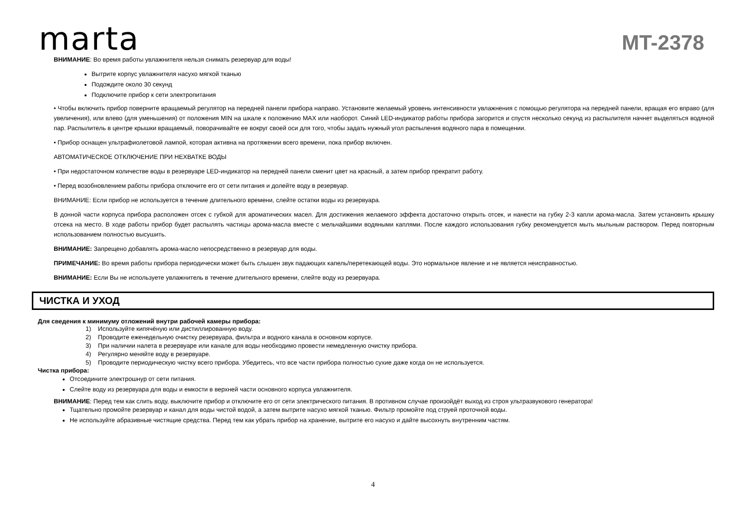marta
MT-2378
ВНИМАНИЕ: Во время работы увлажнителя нельзя снимать резервуар для воды!
Вытрите корпус увлажнителя насухо мягкой тканью
Подождите около 30 секунд
Подключите прибор к сети электропитания
• Чтобы включить прибор поверните вращаемый регулятор на передней панели прибора направо. Установите желаемый уровень интенсивности увлажнения с помощью регулятора на передней панели, вращая его вправо (для увеличения), или влево (для уменьшения) от положения MIN на шкале к положению MAX или наоборот. Синий LED-индикатор работы прибора загорится и спустя несколько секунд из распылителя начнет выделяться водяной пар. Распылитель в центре крышки вращаемый, поворачивайте ее вокруг своей оси для того, чтобы задать нужный угол распыления водяного пара в помещении.
• Прибор оснащен ультрафиолетовой лампой, которая активна на протяжении всего времени, пока прибор включен.
АВТОМАТИЧЕСКОЕ ОТКЛЮЧЕНИЕ ПРИ НЕХВАТКЕ ВОДЫ
• При недостаточном количестве воды в резервуаре LED-индикатор на передней панели сменит цвет на красный, а затем прибор прекратит работу.
• Перед возобновлением работы прибора отключите его от сети питания и долейте воду в резервуар.
ВНИМАНИЕ: Если прибор не используется в течение длительного времени, слейте остатки воды из резервуара.
В донной части корпуса прибора расположен отсек с губкой для ароматических масел. Для достижения желаемого эффекта достаточно открыть отсек, и нанести на губку 2-3 капли арома-масла. Затем установить крышку отсека на место. В ходе работы прибор будет распылять частицы арома-масла вместе с мельчайшими водяными каплями. После каждого использования губку рекомендуется мыть мыльным раствором. Перед повторным использованием полностью высушить.
ВНИМАНИЕ: Запрещено добавлять арома-масло непосредственно в резервуар для воды.
ПРИМЕЧАНИЕ: Во время работы прибора периодически может быть слышен звук падающих капель/перетекающей воды. Это нормальное явление и не является неисправностью.
ВНИМАНИЕ: Если Вы не используете увлажнитель в течение длительного времени, слейте воду из резервуара.
ЧИСТКА И УХОД
Для сведения к минимуму отложений внутри рабочей камеры прибора:
1) Используйте кипячёную или дистиллированную воду.
2) Проводите еженедельную очистку резервуара, фильтра и водного канала в основном корпусе.
3) При наличии налета в резервуаре или канале для воды необходимо провести немедленную очистку прибора.
4) Регулярно меняйте воду в резервуаре.
5) Проводите периодическую чистку всего прибора. Убедитесь, что все части прибора полностью сухие даже когда он не используется.
Чистка прибора:
Отсоедините электрошнур от сети питания.
Слейте воду из резервуара для воды и емкости в верхней части основного корпуса увлажнителя.
ВНИМАНИЕ: Перед тем как слить воду, выключите прибор и отключите его от сети электрического питания. В противном случае произойдёт выход из строя ультразвукового генератора!
Тщательно промойте резервуар и канал для воды чистой водой, а затем вытрите насухо мягкой тканью. Фильтр промойте под струей проточной воды.
Не используйте абразивные чистящие средства. Перед тем как убрать прибор на хранение, вытрите его насухо и дайте высохнуть внутренним частям.
4